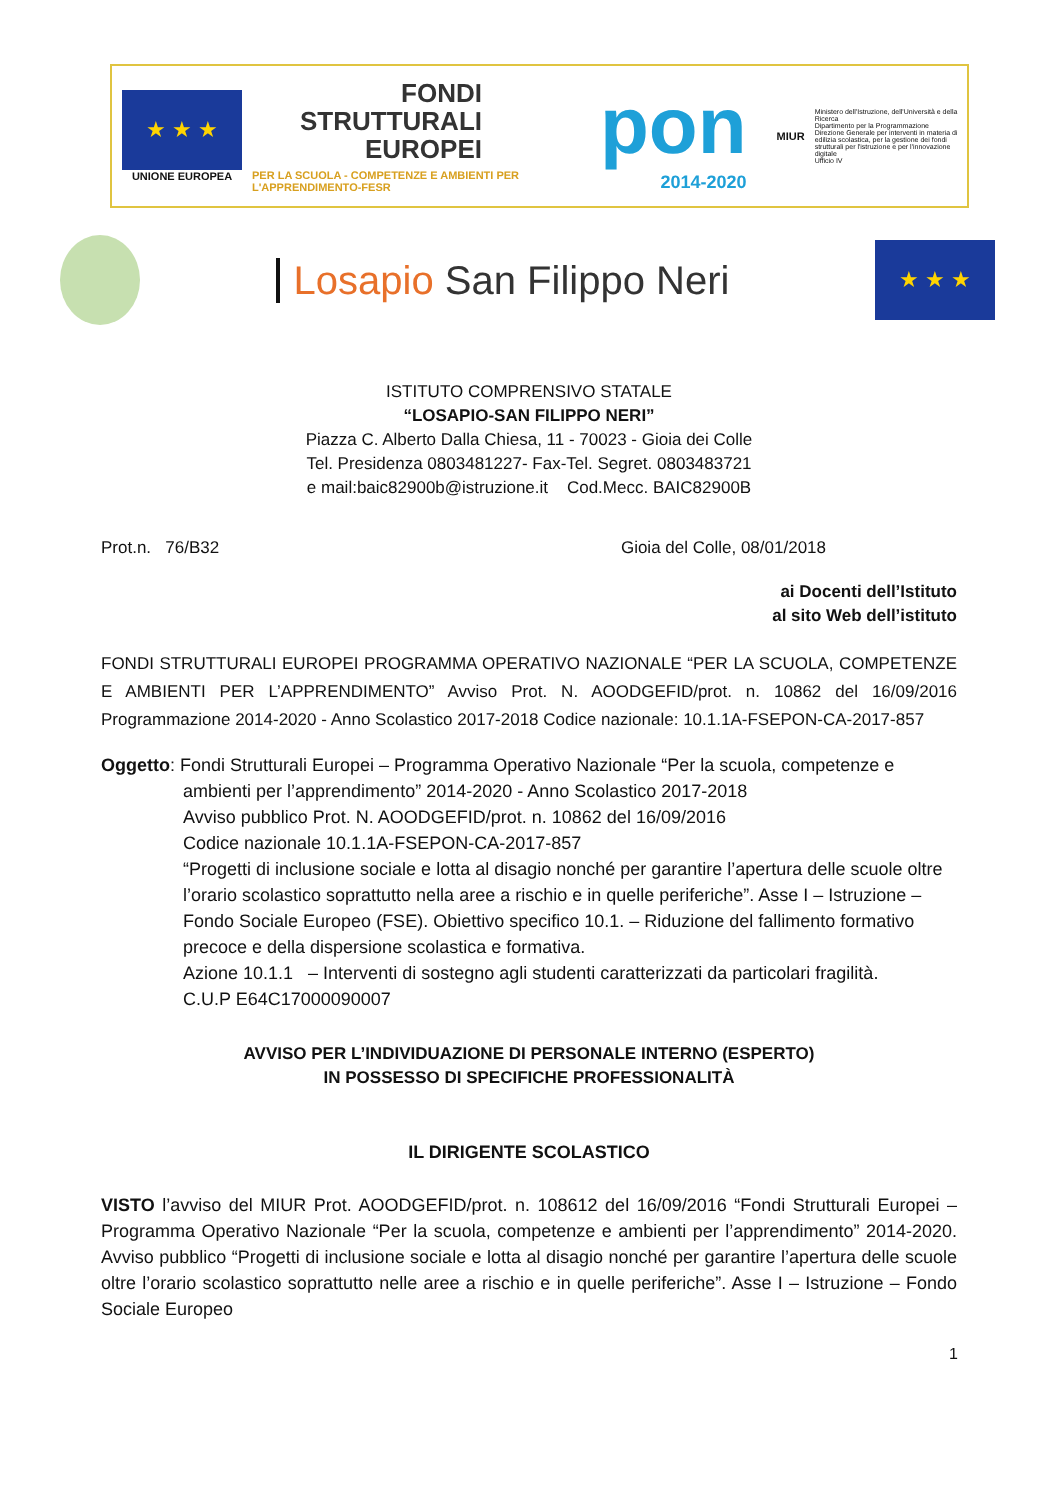★ ★ ★
UNIONE EUROPEA
FONDI
STRUTTURALI
EUROPEI
PER LA SCUOLA - COMPETENZE E AMBIENTI PER L'APPRENDIMENTO-FESR
pon
2014-2020
MIUR
Ministero dell'Istruzione, dell'Università e della Ricerca
Dipartimento per la Programmazione
Direzione Generale per interventi in materia di edilizia scolastica, per la gestione dei fondi strutturali per l'istruzione e per l'innovazione digitale
Ufficio IV
Losapio San Filippo Neri
★ ★ ★
ISTITUTO COMPRENSIVO STATALE
“LOSAPIO-SAN FILIPPO NERI”
Piazza C. Alberto Dalla Chiesa, 11 - 70023 - Gioia dei Colle
Tel. Presidenza 0803481227- Fax-Tel. Segret. 0803483721
e mail:baic82900b@istruzione.it Cod.Mecc. BAIC82900B
Prot.n. 76/B32 Gioia del Colle, 08/01/2018
ai Docenti dell’Istituto
al sito Web dell’istituto
FONDI STRUTTURALI EUROPEI PROGRAMMA OPERATIVO NAZIONALE “PER LA SCUOLA, COMPETENZE E AMBIENTI PER L’APPRENDIMENTO” Avviso Prot. N. AOODGEFID/prot. n. 10862 del 16/09/2016 Programmazione 2014-2020 - Anno Scolastico 2017-2018 Codice nazionale: 10.1.1A-FSEPON-CA-2017-857
Oggetto: Fondi Strutturali Europei – Programma Operativo Nazionale “Per la scuola, competenze e
ambienti per l’apprendimento” 2014-2020 - Anno Scolastico 2017-2018
Avviso pubblico Prot. N. AOODGEFID/prot. n. 10862 del 16/09/2016
Codice nazionale 10.1.1A-FSEPON-CA-2017-857
“Progetti di inclusione sociale e lotta al disagio nonché per garantire l’apertura delle scuole oltre l’orario scolastico soprattutto nella aree a rischio e in quelle periferiche”. Asse I – Istruzione – Fondo Sociale Europeo (FSE). Obiettivo specifico 10.1. – Riduzione del fallimento formativo precoce e della dispersione scolastica e formativa.
Azione 10.1.1 – Interventi di sostegno agli studenti caratterizzati da particolari fragilità.
C.U.P E64C17000090007
AVVISO PER L’INDIVIDUAZIONE DI PERSONALE INTERNO (ESPERTO)
IN POSSESSO DI SPECIFICHE PROFESSIONALITÀ
IL DIRIGENTE SCOLASTICO
VISTO l’avviso del MIUR Prot. AOODGEFID/prot. n. 108612 del 16/09/2016 “Fondi Strutturali Europei – Programma Operativo Nazionale “Per la scuola, competenze e ambienti per l’apprendimento” 2014-2020. Avviso pubblico “Progetti di inclusione sociale e lotta al disagio nonché per garantire l’apertura delle scuole oltre l’orario scolastico soprattutto nelle aree a rischio e in quelle periferiche”. Asse I – Istruzione – Fondo Sociale Europeo
1